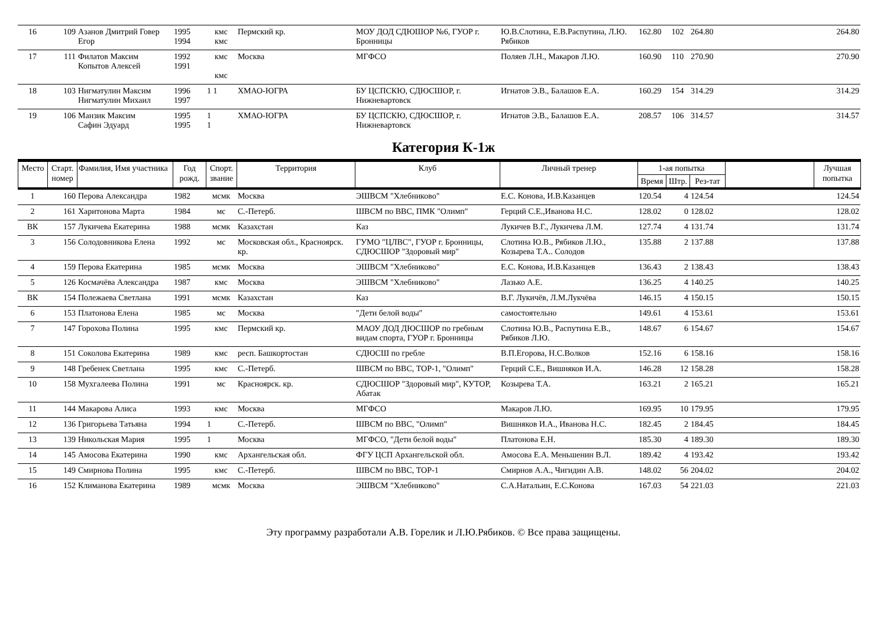| 16 | 109 | Азанов Дмитрий Говер Егор | 1995 1994 | кмс кмс | Пермский кр. | МОУ ДОД СДЮШОР №6, ГУОР г. Бронницы | Ю.В.Слотина, Е.В.Распутина, Л.Ю. Рябиков | 162.80 | 102 | 264.80 | | 264.80 |
| 17 | 111 | Филатов Максим Копытов Алексей | 1992 1991 | кмс кмс | Москва | МГФСО | Поляев Л.Н., Макаров Л.Ю. | 160.90 | 110 | 270.90 | | 270.90 |
| 18 | 103 | Нигматулин Максим Нигматулин Михаил | 1996 1997 | 1 1 | ХМАО-ЮГРА | БУ ЦСПСКЮ, СДЮСШОР, г. Нижневартовск | Игнатов Э.В., Балашов Е.А. | 160.29 | 154 | 314.29 | | 314.29 |
| 19 | 106 | Манзик Максим Сафин Эдуард | 1995 1995 | 1 1 | ХМАО-ЮГРА | БУ ЦСПСКЮ, СДЮСШОР, г. Нижневартовск | Игнатов Э.В., Балашов Е.А. | 208.57 | 106 | 314.57 | | 314.57 |
Категория К-1ж
| Место | Старт. номер | Фамилия, Имя участника | Год рожд. | Спорт. звание | Территория | Клуб | Личный тренер | 1-ая попытка | | | | Лучшая попытка |
| --- | --- | --- | --- | --- | --- | --- | --- | --- | --- | --- | --- | --- |
| | | | | | | | | Время | Штр. | Рез-тат | | |
| 1 | 160 | Перова Александра | 1982 | мсмк | Москва | ЭШВСМ "Хлебниково" | Е.С. Конова, И.В.Казанцев | 120.54 | 4 | 124.54 | | 124.54 |
| 2 | 161 | Харитонова Марта | 1984 | мс | С.-Петерб. | ШВСМ по ВВС, ПМК "Олимп" | Герций С.Е.,Иванова Н.С. | 128.02 | 0 | 128.02 | | 128.02 |
| ВК | 157 | Лукичева Екатерина | 1988 | мсмк | Казахстан | Каз | Лукичев В.Г., Лукичева Л.М. | 127.74 | 4 | 131.74 | | 131.74 |
| 3 | 156 | Солодовникова Елена | 1992 | мс | Московская обл., Красноярск. кр. | ГУМО "ЦЛВС", ГУОР г. Бронницы, СДЮСШОР "Здоровый мир" | Слотина Ю.В., Рябиков Л.Ю., Козырева Т.А.. Солодов | 135.88 | 2 | 137.88 | | 137.88 |
| 4 | 159 | Перова Екатерина | 1985 | мсмк | Москва | ЭШВСМ "Хлебниково" | Е.С. Конова, И.В.Казанцев | 136.43 | 2 | 138.43 | | 138.43 |
| 5 | 126 | Космачёва Александра | 1987 | кмс | Москва | ЭШВСМ "Хлебниково" | Лазько А.Е. | 136.25 | 4 | 140.25 | | 140.25 |
| ВК | 154 | Полежаева Светлана | 1991 | мсмк | Казахстан | Каз | В.Г. Лукичёв, Л.М.Лукчёва | 146.15 | 4 | 150.15 | | 150.15 |
| 6 | 153 | Платонова Елена | 1985 | мс | Москва | "Дети белой воды" | самостоятельно | 149.61 | 4 | 153.61 | | 153.61 |
| 7 | 147 | Горохова Полина | 1995 | кмс | Пермский кр. | МАОУ ДОД ДЮСШОР по гребным видам спорта, ГУОР г. Бронницы | Слотина Ю.В., Распутина Е.В., Рябиков Л.Ю. | 148.67 | 6 | 154.67 | | 154.67 |
| 8 | 151 | Соколова Екатерина | 1989 | кмс | респ. Башкортостан | СДЮСШ по гребле | В.П.Егорова, Н.С.Волков | 152.16 | 6 | 158.16 | | 158.16 |
| 9 | 148 | Гребенек Светлана | 1995 | кмс | С.-Петерб. | ШВСМ по ВВС, ТОР-1, "Олимп" | Герций С.Е., Вишняков И.А. | 146.28 | 12 | 158.28 | | 158.28 |
| 10 | 158 | Мухгалеева Полина | 1991 | мс | Красноярск. кр. | СДЮСШОР "Здоровый мир", КУТОР, Абатак | Козырева Т.А. | 163.21 | 2 | 165.21 | | 165.21 |
| 11 | 144 | Макарова Алиса | 1993 | кмс | Москва | МГФСО | Макаров Л.Ю. | 169.95 | 10 | 179.95 | | 179.95 |
| 12 | 136 | Григорьева Татьяна | 1994 | 1 | С.-Петерб. | ШВСМ по ВВС, "Олимп" | Вишняков И.А., Иванова Н.С. | 182.45 | 2 | 184.45 | | 184.45 |
| 13 | 139 | Никольская Мария | 1995 | 1 | Москва | МГФСО, "Дети белой воды" | Платонова Е.Н. | 185.30 | 4 | 189.30 | | 189.30 |
| 14 | 145 | Амосова Екатерина | 1990 | кмс | Архангельская обл. | ФГУ ЦСП Архангельской обл. | Амосова Е.А. Меньшенин В.Л. | 189.42 | 4 | 193.42 | | 193.42 |
| 15 | 149 | Смирнова Полина | 1995 | кмс | С.-Петерб. | ШВСМ по ВВС, ТОР-1 | Смирнов А.А., Чигидин А.В. | 148.02 | 56 | 204.02 | | 204.02 |
| 16 | 152 | Климанова Екатерина | 1989 | мсмк | Москва | ЭШВСМ "Хлебниково" | С.А.Натальин, Е.С.Конова | 167.03 | 54 | 221.03 | | 221.03 |
Эту программу разработали А.В. Горелик и Л.Ю.Рябиков. © Все права защищены.